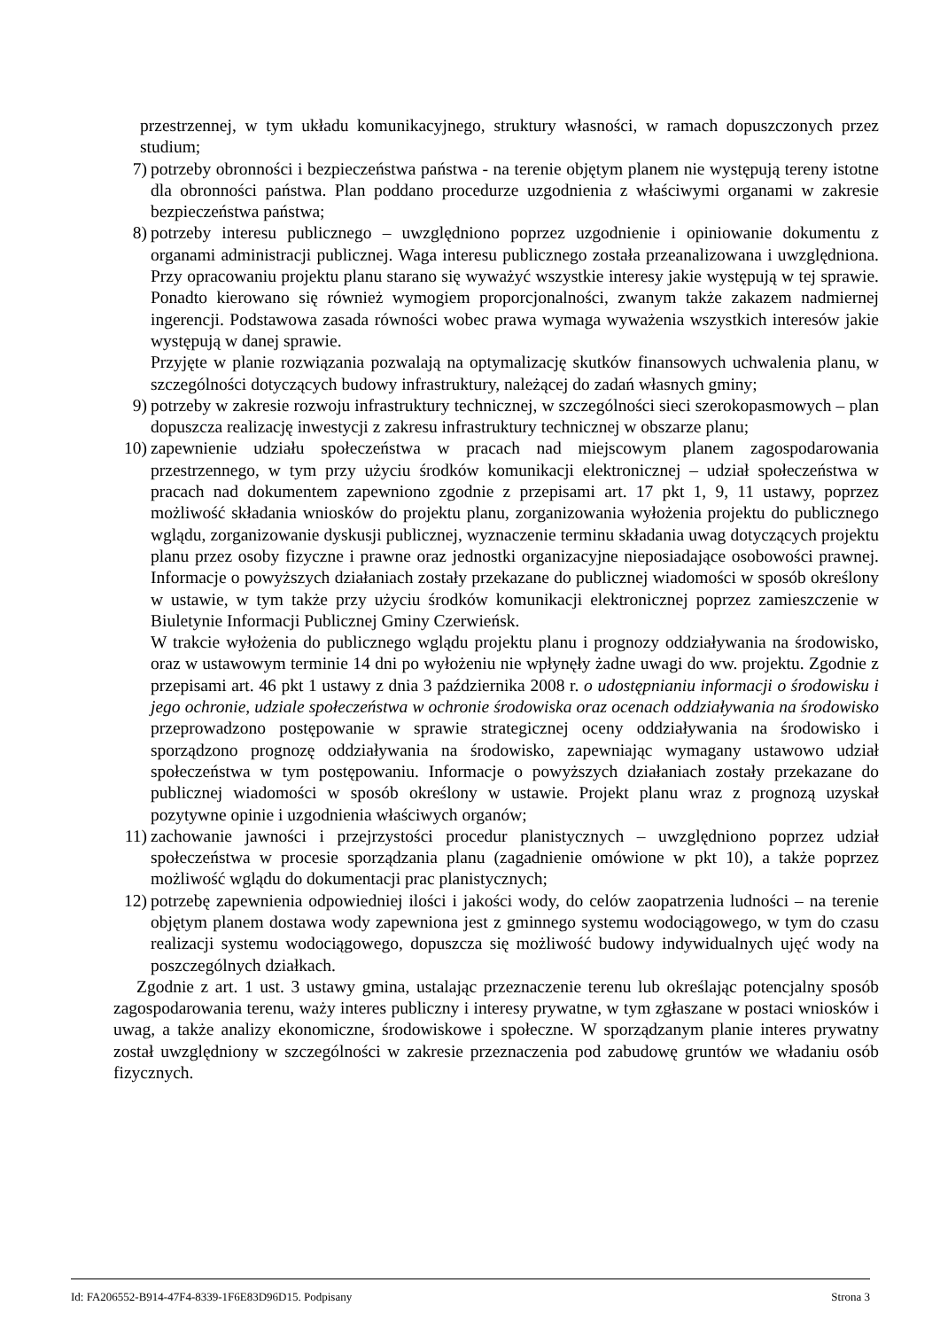przestrzennej, w tym układu komunikacyjnego, struktury własności, w ramach dopuszczonych przez studium;
7) potrzeby obronności i bezpieczeństwa państwa - na terenie objętym planem nie występują tereny istotne dla obronności państwa. Plan poddano procedurze uzgodnienia z właściwymi organami w zakresie bezpieczeństwa państwa;
8) potrzeby interesu publicznego – uwzględniono poprzez uzgodnienie i opiniowanie dokumentu z organami administracji publicznej. Waga interesu publicznego została przeanalizowana i uwzględniona. Przy opracowaniu projektu planu starano się wyważyć wszystkie interesy jakie występują w tej sprawie. Ponadto kierowano się również wymogiem proporcjonalności, zwanym także zakazem nadmiernej ingerencji. Podstawowa zasada równości wobec prawa wymaga wyważenia wszystkich interesów jakie występują w danej sprawie.
Przyjęte w planie rozwiązania pozwalają na optymalizację skutków finansowych uchwalenia planu, w szczególności dotyczących budowy infrastruktury, należącej do zadań własnych gminy;
9) potrzeby w zakresie rozwoju infrastruktury technicznej, w szczególności sieci szerokopasmowych – plan dopuszcza realizację inwestycji z zakresu infrastruktury technicznej w obszarze planu;
10)
zapewnienie udziału społeczeństwa w pracach nad miejscowym planem zagospodarowania przestrzennego, w tym przy użyciu środków komunikacji elektronicznej – udział społeczeństwa w pracach nad dokumentem zapewniono zgodnie z przepisami art. 17 pkt 1, 9, 11 ustawy, poprzez możliwość składania wniosków do projektu planu, zorganizowania wyłożenia projektu do publicznego wglądu, zorganizowanie dyskusji publicznej, wyznaczenie terminu składania uwag dotyczących projektu planu przez osoby fizyczne i prawne oraz jednostki organizacyjne nieposiadające osobowości prawnej. Informacje o powyższych działaniach zostały przekazane do publicznej wiadomości w sposób określony w ustawie, w tym także przy użyciu środków komunikacji elektronicznej poprzez zamieszczenie w Biuletynie Informacji Publicznej Gminy Czerwieńsk.
W trakcie wyłożenia do publicznego wglądu projektu planu i prognozy oddziaływania na środowisko, oraz w ustawowym terminie 14 dni po wyłożeniu nie wpłynęły żadne uwagi do ww. projektu. Zgodnie z przepisami art. 46 pkt 1 ustawy z dnia 3 października 2008 r. o udostępnianiu informacji o środowisku i jego ochronie, udziale społeczeństwa w ochronie środowiska oraz ocenach oddziaływania na środowisko przeprowadzono postępowanie w sprawie strategicznej oceny oddziaływania na środowisko i sporządzono prognozę oddziaływania na środowisko, zapewniając wymagany ustawowo udział społeczeństwa w tym postępowaniu. Informacje o powyższych działaniach zostały przekazane do publicznej wiadomości w sposób określony w ustawie. Projekt planu wraz z prognozą uzyskał pozytywne opinie i uzgodnienia właściwych organów;
11)
zachowanie jawności i przejrzystości procedur planistycznych – uwzględniono poprzez udział społeczeństwa w procesie sporządzania planu (zagadnienie omówione w pkt 10), a także poprzez możliwość wglądu do dokumentacji prac planistycznych;
12)
potrzebę zapewnienia odpowiedniej ilości i jakości wody, do celów zaopatrzenia ludności – na terenie objętym planem dostawa wody zapewniona jest z gminnego systemu wodociągowego, w tym do czasu realizacji systemu wodociągowego, dopuszcza się możliwość budowy indywidualnych ujęć wody na poszczególnych działkach.
Zgodnie z art. 1 ust. 3 ustawy gmina, ustalając przeznaczenie terenu lub określając potencjalny sposób zagospodarowania terenu, waży interes publiczny i interesy prywatne, w tym zgłaszane w postaci wniosków i uwag, a także analizy ekonomiczne, środowiskowe i społeczne. W sporządzanym planie interes prywatny został uwzględniony w szczególności w zakresie przeznaczenia pod zabudowę gruntów we władaniu osób fizycznych.
Id: FA206552-B914-47F4-8339-1F6E83D96D15. Podpisany Strona 3